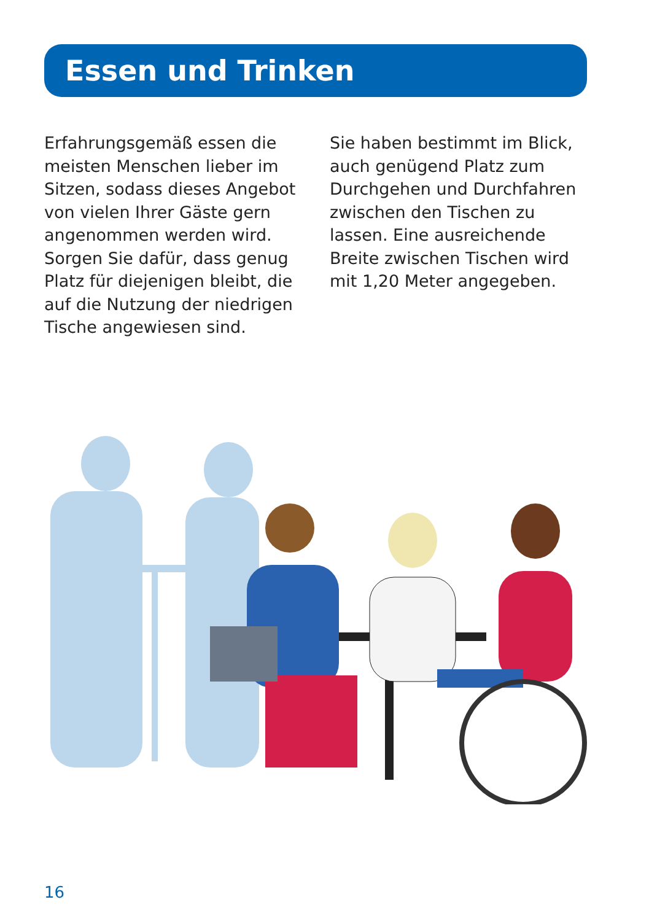Essen und Trinken
Erfahrungsgemäß essen die meisten Menschen lieber im Sitzen, sodass dieses Angebot von vielen Ihrer Gäste gern angenommen werden wird. Sorgen Sie dafür, dass genug Platz für diejenigen bleibt, die auf die Nutzung der niedrigen Tische angewiesen sind.
Sie haben bestimmt im Blick, auch genügend Platz zum Durchgehen und Durchfahren zwischen den Tischen zu lassen. Eine ausreichende Breite zwischen Tischen wird mit 1,20 Meter angegeben.
16